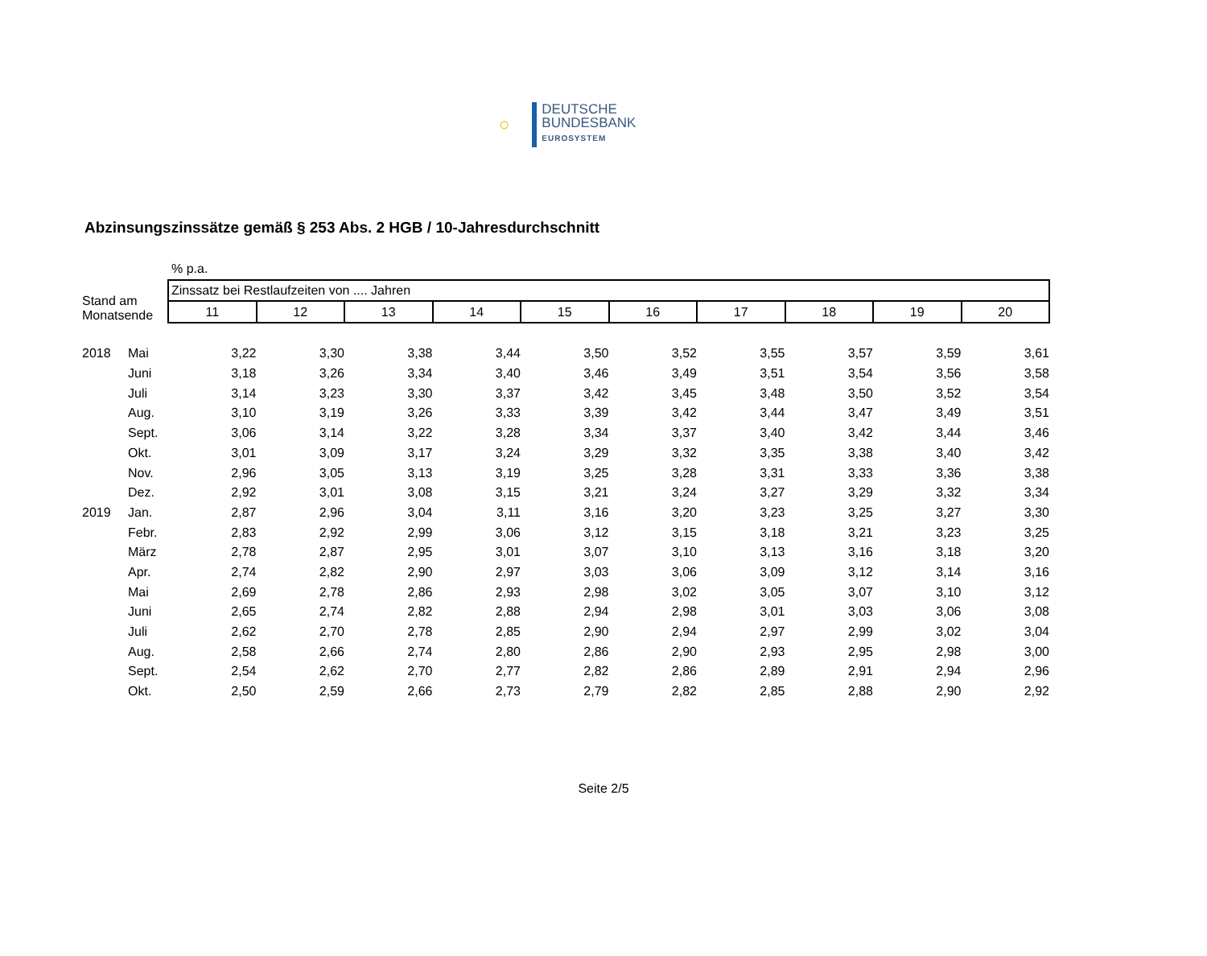○ DEUTSCHE
BUNDESBANK
EUROSYSTEM
Abzinsungszinssätze gemäß § 253 Abs. 2 HGB / 10-Jahresdurchschnitt
| | | % p.a. | | | | | | | | | |
| Stand am Monatsende | | Zinssatz bei Restlaufzeiten von .... Jahren | | | | | | | | | |
| | | 11 | 12 | 13 | 14 | 15 | 16 | 17 | 18 | 19 | 20 |
| 2018 | Mai | 3,22 | 3,30 | 3,38 | 3,44 | 3,50 | 3,52 | 3,55 | 3,57 | 3,59 | 3,61 |
| | Juni | 3,18 | 3,26 | 3,34 | 3,40 | 3,46 | 3,49 | 3,51 | 3,54 | 3,56 | 3,58 |
| | Juli | 3,14 | 3,23 | 3,30 | 3,37 | 3,42 | 3,45 | 3,48 | 3,50 | 3,52 | 3,54 |
| | Aug. | 3,10 | 3,19 | 3,26 | 3,33 | 3,39 | 3,42 | 3,44 | 3,47 | 3,49 | 3,51 |
| | Sept. | 3,06 | 3,14 | 3,22 | 3,28 | 3,34 | 3,37 | 3,40 | 3,42 | 3,44 | 3,46 |
| | Okt. | 3,01 | 3,09 | 3,17 | 3,24 | 3,29 | 3,32 | 3,35 | 3,38 | 3,40 | 3,42 |
| | Nov. | 2,96 | 3,05 | 3,13 | 3,19 | 3,25 | 3,28 | 3,31 | 3,33 | 3,36 | 3,38 |
| | Dez. | 2,92 | 3,01 | 3,08 | 3,15 | 3,21 | 3,24 | 3,27 | 3,29 | 3,32 | 3,34 |
| 2019 | Jan. | 2,87 | 2,96 | 3,04 | 3,11 | 3,16 | 3,20 | 3,23 | 3,25 | 3,27 | 3,30 |
| | Febr. | 2,83 | 2,92 | 2,99 | 3,06 | 3,12 | 3,15 | 3,18 | 3,21 | 3,23 | 3,25 |
| | März | 2,78 | 2,87 | 2,95 | 3,01 | 3,07 | 3,10 | 3,13 | 3,16 | 3,18 | 3,20 |
| | Apr. | 2,74 | 2,82 | 2,90 | 2,97 | 3,03 | 3,06 | 3,09 | 3,12 | 3,14 | 3,16 |
| | Mai | 2,69 | 2,78 | 2,86 | 2,93 | 2,98 | 3,02 | 3,05 | 3,07 | 3,10 | 3,12 |
| | Juni | 2,65 | 2,74 | 2,82 | 2,88 | 2,94 | 2,98 | 3,01 | 3,03 | 3,06 | 3,08 |
| | Juli | 2,62 | 2,70 | 2,78 | 2,85 | 2,90 | 2,94 | 2,97 | 2,99 | 3,02 | 3,04 |
| | Aug. | 2,58 | 2,66 | 2,74 | 2,80 | 2,86 | 2,90 | 2,93 | 2,95 | 2,98 | 3,00 |
| | Sept. | 2,54 | 2,62 | 2,70 | 2,77 | 2,82 | 2,86 | 2,89 | 2,91 | 2,94 | 2,96 |
| | Okt. | 2,50 | 2,59 | 2,66 | 2,73 | 2,79 | 2,82 | 2,85 | 2,88 | 2,90 | 2,92 |
Seite 2/5